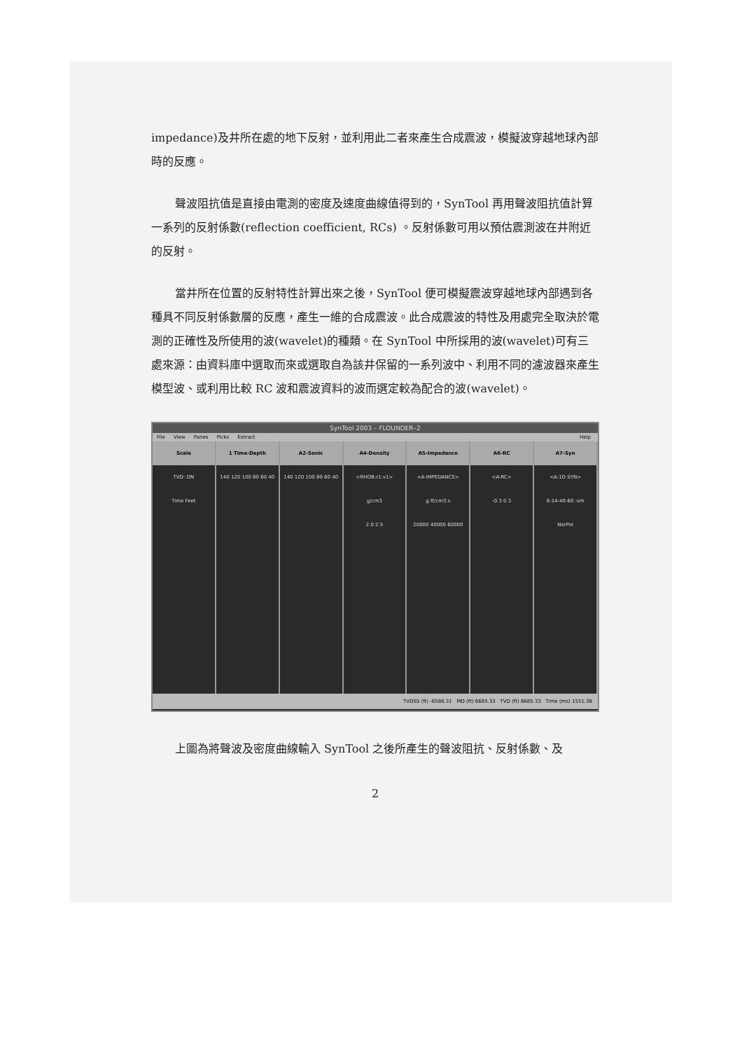impedance)及井所在處的地下反射，並利用此二者來產生合成震波，模擬波穿越地球內部時的反應。
聲波阻抗值是直接由電測的密度及速度曲線值得到的，SynTool 再用聲波阻抗值計算一系列的反射係數(reflection coefficient, RCs) 。反射係數可用以預估震測波在井附近的反射。
當井所在位置的反射特性計算出來之後，SynTool 便可模擬震波穿越地球內部遇到各種具不同反射係數層的反應，產生一維的合成震波。此合成震波的特性及用處完全取決於電測的正確性及所使用的波(wavelet)的種類。在 SynTool 中所採用的波(wavelet)可有三處來源：由資料庫中選取而來或選取自為該井保留的一系列波中、利用不同的濾波器來產生模型波、或利用比較 RC 波和震波資料的波而選定較為配合的波(wavelet)。
SynTool 2003 – FLOUNDER–2
File View Panes Picks Extract Help
Scale
TVD: ON
Time Feet
1 Time-Depth
140 120 100 80 60 40
A2-Sonic
140 120 100 80 60 40
A4-Density
<RHOB:r1:v1>
g/cm3
2.0 2.5
A5-Impedance
<A-IMPEDANCE>
g.ft/cm3.s
20000 40000 60000
A6-RC
<A-RC>
-0.3 0.3
A7-Syn
<A-1D SYN>
8-14-40-60 :sm
NorPol
TVDSS (ft) -6586.31 MD (ft) 6685.33 TVD (ft) 6685.33 Time (ms) 1551.38
上圖為將聲波及密度曲線輸入 SynTool 之後所產生的聲波阻抗、反射係數、及
2